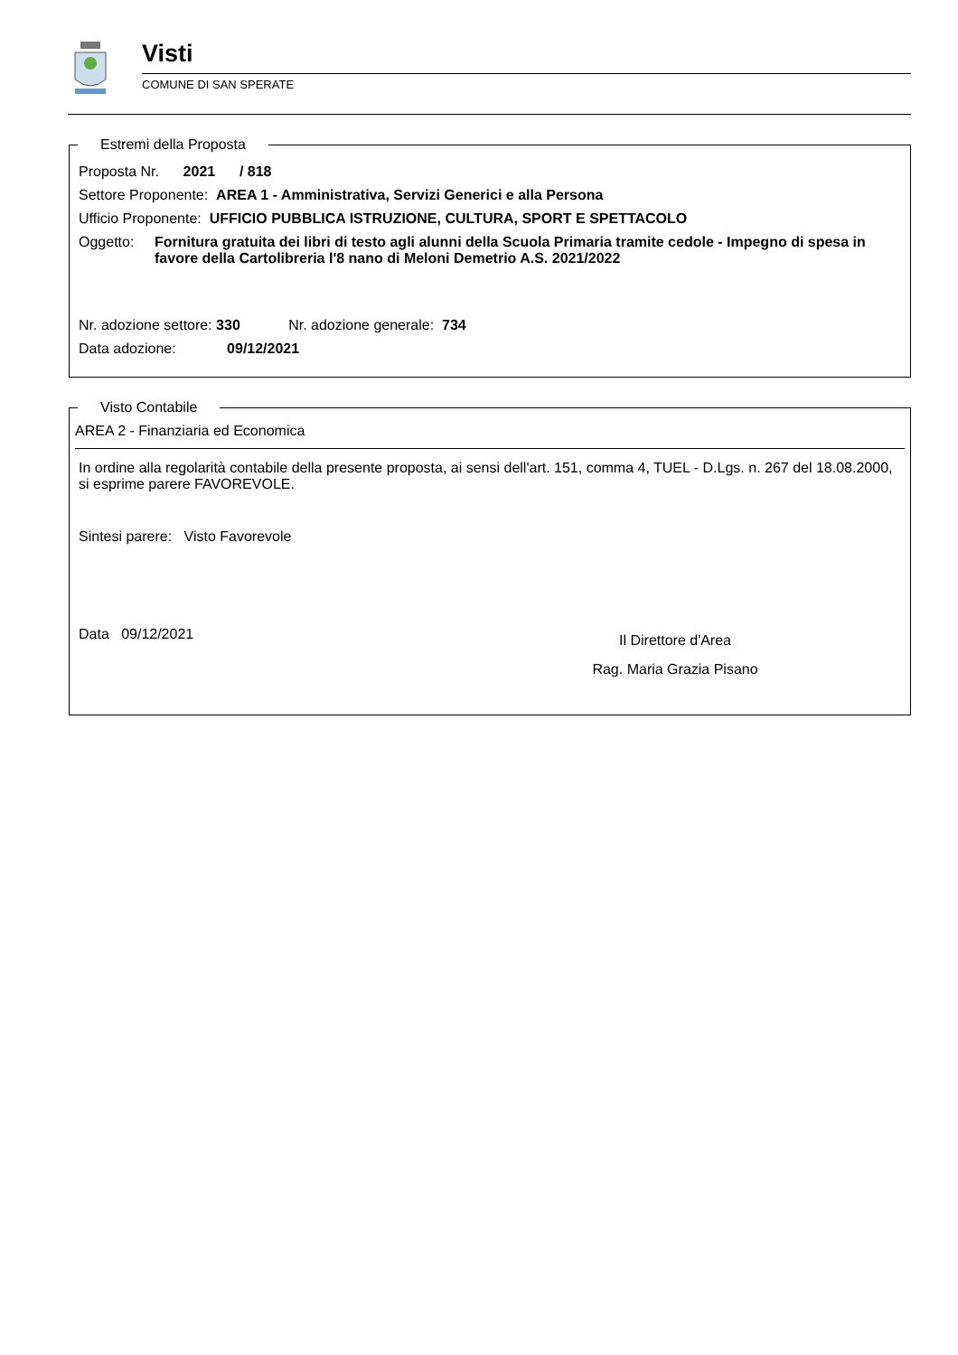Visti
COMUNE DI SAN SPERATE
Estremi della Proposta
Proposta Nr. 2021 / 818
Settore Proponente: AREA 1 - Amministrativa, Servizi Generici e alla Persona
Ufficio Proponente: UFFICIO PUBBLICA ISTRUZIONE, CULTURA, SPORT E SPETTACOLO
Oggetto: Fornitura gratuita dei libri di testo agli alunni della Scuola Primaria tramite cedole - Impegno di spesa in favore della Cartolibreria l'8 nano di Meloni Demetrio A.S. 2021/2022
Nr. adozione settore: 330 Nr. adozione generale: 734
Data adozione: 09/12/2021
Visto Contabile
AREA 2 - Finanziaria ed Economica
In ordine alla regolarità contabile della presente proposta, ai sensi dell'art. 151, comma 4, TUEL - D.Lgs. n. 267 del 18.08.2000, si esprime parere FAVOREVOLE.
Sintesi parere: Visto Favorevole
Data 09/12/2021
Il Direttore d'Area
Rag. Maria Grazia Pisano